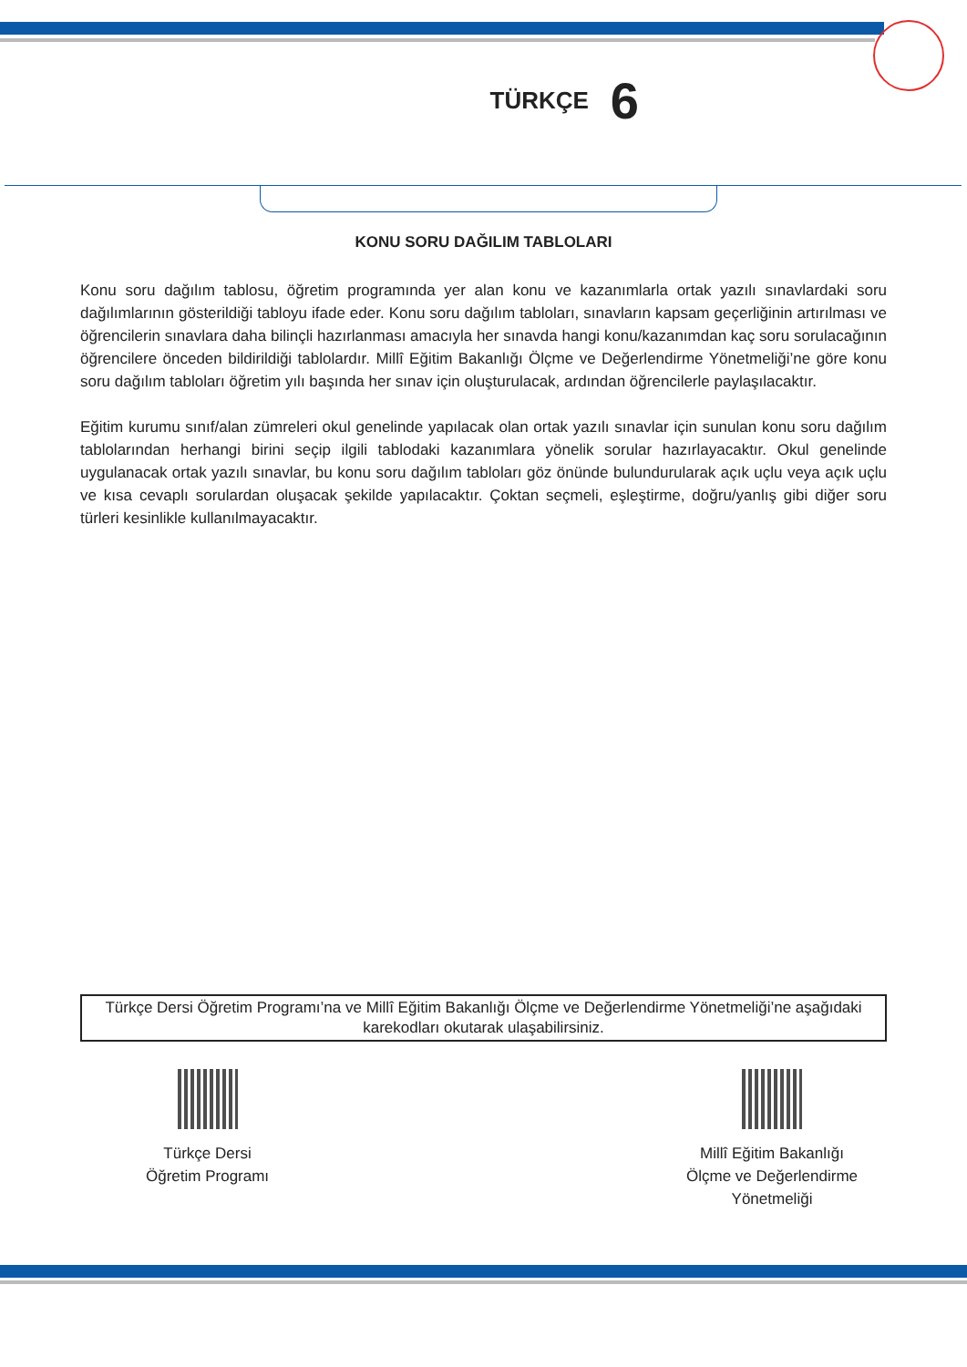TÜRKÇE 6
KONU SORU DAĞILIM TABLOLARI
Konu soru dağılım tablosu, öğretim programında yer alan konu ve kazanımlarla ortak yazılı sınavlardaki soru dağılımlarının gösterildiği tabloyu ifade eder. Konu soru dağılım tabloları, sınavların kapsam geçerliğinin artırılması ve öğrencilerin sınavlara daha bilinçli hazırlanması amacıyla her sınavda hangi konu/kazanımdan kaç soru sorulacağının öğrencilere önceden bildirildiği tablolardır. Millî Eğitim Bakanlığı Ölçme ve Değerlendirme Yönetmeliği’ne göre konu soru dağılım tabloları öğretim yılı başında her sınav için oluşturulacak, ardından öğrencilerle paylaşılacaktır.
Eğitim kurumu sınıf/alan zümreleri okul genelinde yapılacak olan ortak yazılı sınavlar için sunulan konu soru dağılım tablolarından herhangi birini seçip ilgili tablodaki kazanımlara yönelik sorular hazırlayacaktır. Okul genelinde uygulanacak ortak yazılı sınavlar, bu konu soru dağılım tabloları göz önünde bulundurularak açık uçlu veya açık uçlu ve kısa cevaplı sorulardan oluşacak şekilde yapılacaktır. Çoktan seçmeli, eşleştirme, doğru/yanlış gibi diğer soru türleri kesinlikle kullanılmayacaktır.
Türkçe Dersi Öğretim Programı’na ve Millî Eğitim Bakanlığı Ölçme ve Değerlendirme Yönetmeliği’ne aşağıdaki karekodları okutarak ulaşabilirsiniz.
Türkçe Dersi
Öğretim Programı
Millî Eğitim Bakanlığı
Ölçme ve Değerlendirme
Yönetmeliği